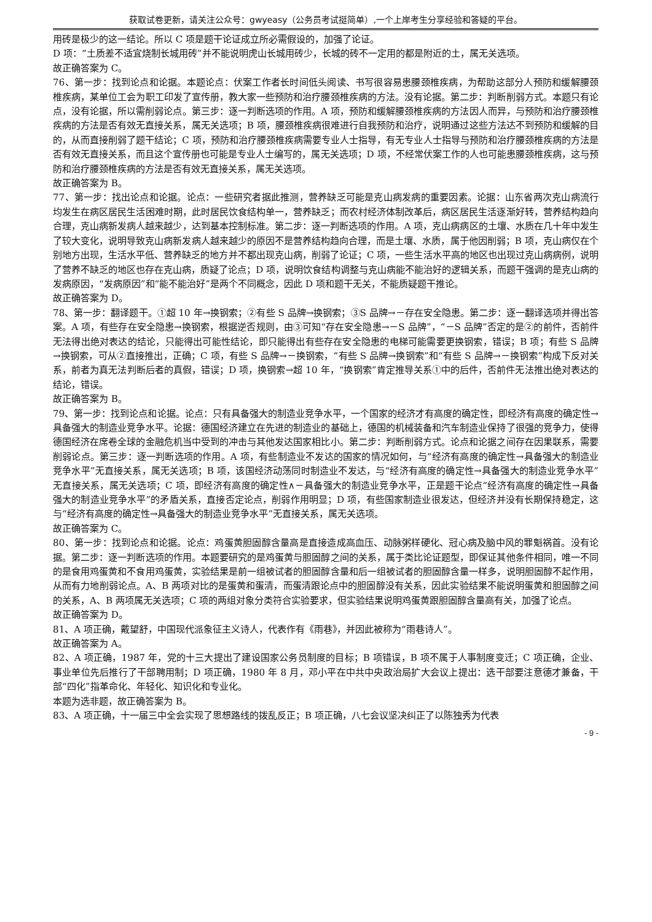获取试卷更新，请关注公众号：gwyeasy（公务员考试挺简单）,一个上岸考生分享经验和答疑的平台。
用砖是极少的这一结论。所以 C 项是题干论证成立所必需假设的，加强了论证。
D 项：“土质差不适宜烧制长城用砖”并不能说明虎山长城用砖少，长城的砖不一定用的都是附近的土，属无关选项。
故正确答案为 C。
76、第一步：找到论点和论据。本题论点：伏案工作者长时间低头阅读、书写很容易患腰颈椎疾病，为帮助这部分人预防和缓解腰颈椎疾病，某单位工会为职工印发了宣传册，教大家一些预防和治疗腰颈椎疾病的方法。没有论据。第二步：判断削弱方式。本题只有论点，没有论据，所以需削弱论点。第三步：逐一判断选项的作用。A 项，预防和缓解腰颈椎疾病的方法因人而异，与预防和治疗腰颈椎疾病的方法是否有效无直接关系，属无关选项；B 项，腰颈椎疾病很难进行自我预防和治疗，说明通过这些方法达不到预防和缓解的目的，从而直接削弱了题干结论；C 项，预防和治疗腰颈椎疾病需要专业人士指导，有无专业人士指导与预防和治疗腰颈椎疾病的方法是否有效无直接关系，而且这个宣传册也可能是专业人士编写的，属无关选项；D 项，不经常伏案工作的人也可能患腰颈椎疾病，这与预防和治疗腰颈椎疾病的方法是否有效无直接关系，属无关选项。
故正确答案为 B。
77、第一步：找出论点和论据。论点：一些研究者据此推测，营养缺乏可能是克山病发病的重要因素。论据：山东省两次克山病流行均发生在病区居民生活困难时期，此时居民饮食结构单一，营养缺乏；而农村经济体制改革后，病区居民生活逐渐好转，营养结构趋向合理，克山病新发病人越来越少，达到基本控制标准。第二步：逐一判断选项的作用。A 项，克山病病区的土壤、水质在几十年中发生了较大变化，说明导致克山病新发病人越来越少的原因不是营养结构趋向合理，而是土壤、水质，属于他因削弱；B 项，克山病仅在个别地方出现，生活水平低、营养缺乏的地方并不都出现克山病，削弱了论证；C 项，一些生活水平高的地区也出现过克山病病例，说明了营养不缺乏的地区也存在克山病，质疑了论点；D 项，说明饮食结构调整与克山病能不能治好的逻辑关系，而题干强调的是克山病的发病原因，“发病原因”和“能不能治好”是两个不同概念，因此 D 项和题干无关，不能质疑题干推论。
故正确答案为 D。
78、第一步：翻译题干。①超 10 年→换钢索；②有些 S 品牌→换钢索；③S 品牌→－存在安全隐患。第二步：逐一翻译选项并得出答案。A 项，有些存在安全隐患→换钢索，根据逆否规则，由③可知“存在安全隐患→－S 品牌”，“－S 品牌”否定的是②的前件，否前件无法得出绝对表达的结论，只能得出可能性结论，即只能得出有些存在安全隐患的电梯可能需要更换钢索，错误；B 项；有些 S 品牌→换钢索，可从②直接推出，正确；C 项，有些 S 品牌→－换钢索，“有些 S 品牌→换钢索”和“有些 S 品牌→－换钢索”构成下反对关系，前者为真无法判断后者的真假，错误；D 项，换钢索→超 10 年，“换钢索”肯定推导关系①中的后件，否前件无法推出绝对表达的结论，错误。
故正确答案为 B。
79、第一步：找到论点和论据。论点：只有具备强大的制造业竞争水平，一个国家的经济才有高度的确定性，即经济有高度的确定性→具备强大的制造业竞争水平。论据：德国经济建立在先进的制造业的基础上，德国的机械装备和汽车制造业保持了很强的竞争力，使得德国经济在席卷全球的金融危机当中受到的冲击与其他发达国家相比小。第二步：判断削弱方式。论点和论据之间存在因果联系，需要削弱论点。第三步：逐一判断选项的作用。A 项，有些制造业不发达的国家的情况如何，与“经济有高度的确定性→具备强大的制造业竞争水平”无直接关系，属无关选项；B 项，该国经济动荡同时制造业不发达，与“经济有高度的确定性→具备强大的制造业竞争水平”无直接关系，属无关选项；C 项，即经济有高度的确定性∧－具备强大的制造业竞争水平，正是题干论点“经济有高度的确定性→具备强大的制造业竞争水平”的矛盾关系，直接否定论点，削弱作用明显；D 项，有些国家制造业很发达，但经济并没有长期保持稳定，这与“经济有高度的确定性→具备强大的制造业竞争水平”无直接关系，属无关选项。
故正确答案为 C。
80、第一步：找到论点和论据。论点：鸡蛋黄胆固醇含量高是直接造成高血压、动脉粥样硬化、冠心病及脑中风的罪魁祸首。没有论据。第二步：逐一判断选项的作用。本题要研究的是鸡蛋黄与胆固醇之间的关系，属于类比论证题型，即保证其他条件相同，唯一不同的是食用鸡蛋黄和不食用鸡蛋黄，实验结果是前一组被试者的胆固醇含量和后一组被试者的胆固醇含量一样多，说明胆固醇不起作用，从而有力地削弱论点。A、B 两项对比的是蛋黄和蛋清，而蛋清跟论点中的胆固醇没有关系，因此实验结果不能说明蛋黄和胆固醇之间的关系，A、B 两项属无关选项；C 项的两组对象分类符合实验要求，但实验结果说明鸡蛋黄跟胆固醇含量高有关，加强了论点。
故正确答案为 D。
81、A 项正确，戴望舒，中国现代派象征主义诗人，代表作有《雨巷》，并因此被称为“雨巷诗人”。
故正确答案为 A。
82、A 项正确，1987 年，党的十三大提出了建设国家公务员制度的目标；B 项错误，B 项不属于人事制度变迁；C 项正确，企业、事业单位先后推行了干部聘用制；D 项正确，1980 年 8 月，邓小平在中共中央政治局扩大会议上提出：选干部要注意德才兼备，干部“四化”指革命化、年轻化、知识化和专业化。
本题为选非题，故正确答案为 B。
83、A 项正确，十一届三中全会实现了思想路线的拨乱反正；B 项正确，八七会议坚决纠正了以陈独秀为代表
- 9 -